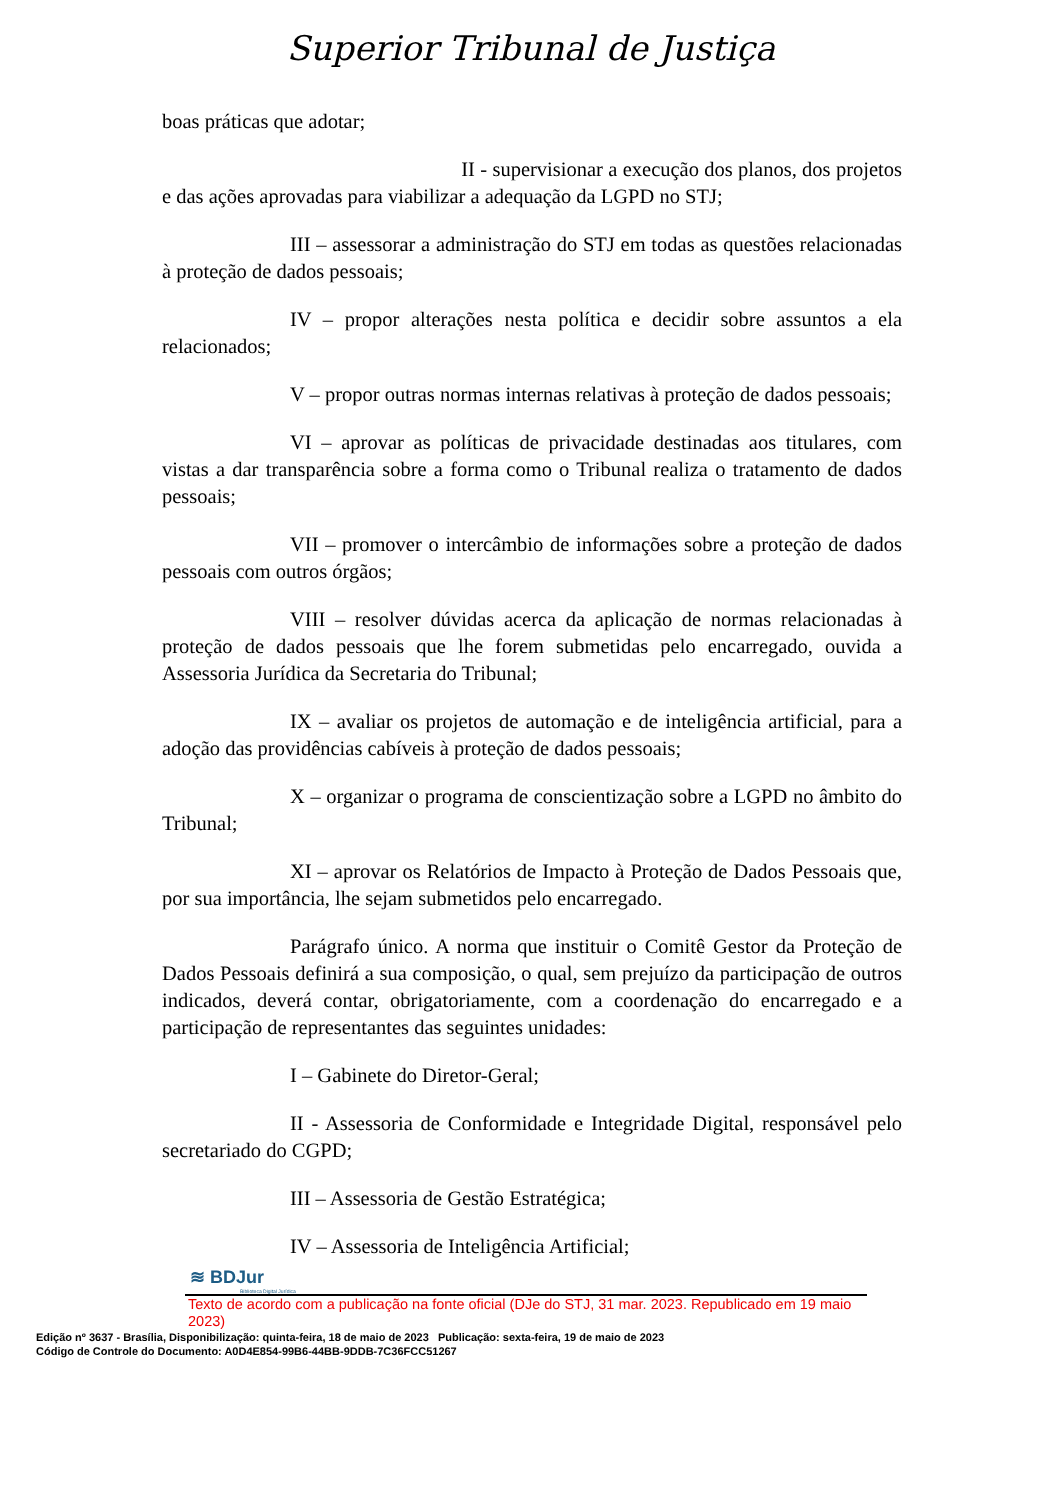Superior Tribunal de Justiça
boas práticas que adotar;
II - supervisionar a execução dos planos, dos projetos e das ações aprovadas para viabilizar a adequação da LGPD no STJ;
III – assessorar a administração do STJ em todas as questões relacionadas à proteção de dados pessoais;
IV – propor alterações nesta política e decidir sobre assuntos a ela relacionados;
V – propor outras normas internas relativas à proteção de dados pessoais;
VI – aprovar as políticas de privacidade destinadas aos titulares, com vistas a dar transparência sobre a forma como o Tribunal realiza o tratamento de dados pessoais;
VII – promover o intercâmbio de informações sobre a proteção de dados pessoais com outros órgãos;
VIII – resolver dúvidas acerca da aplicação de normas relacionadas à proteção de dados pessoais que lhe forem submetidas pelo encarregado, ouvida a Assessoria Jurídica da Secretaria do Tribunal;
IX – avaliar os projetos de automação e de inteligência artificial, para a adoção das providências cabíveis à proteção de dados pessoais;
X – organizar o programa de conscientização sobre a LGPD no âmbito do Tribunal;
XI – aprovar os Relatórios de Impacto à Proteção de Dados Pessoais que, por sua importância, lhe sejam submetidos pelo encarregado.
Parágrafo único. A norma que instituir o Comitê Gestor da Proteção de Dados Pessoais definirá a sua composição, o qual, sem prejuízo da participação de outros indicados, deverá contar, obrigatoriamente, com a coordenação do encarregado e a participação de representantes das seguintes unidades:
I – Gabinete do Diretor-Geral;
II - Assessoria de Conformidade e Integridade Digital, responsável pelo secretariado do CGPD;
III – Assessoria de Gestão Estratégica;
IV – Assessoria de Inteligência Artificial;
≋ BDJur
Biblioteca Digital Jurídica
Texto de acordo com a publicação na fonte oficial (DJe do STJ, 31 mar. 2023. Republicado em 19 maio 2023)
Edição nº 3637 - Brasília, Disponibilização: quinta-feira, 18 de maio de 2023 Publicação: sexta-feira, 19 de maio de 2023
Código de Controle do Documento: A0D4E854-99B6-44BB-9DDB-7C36FCC51267